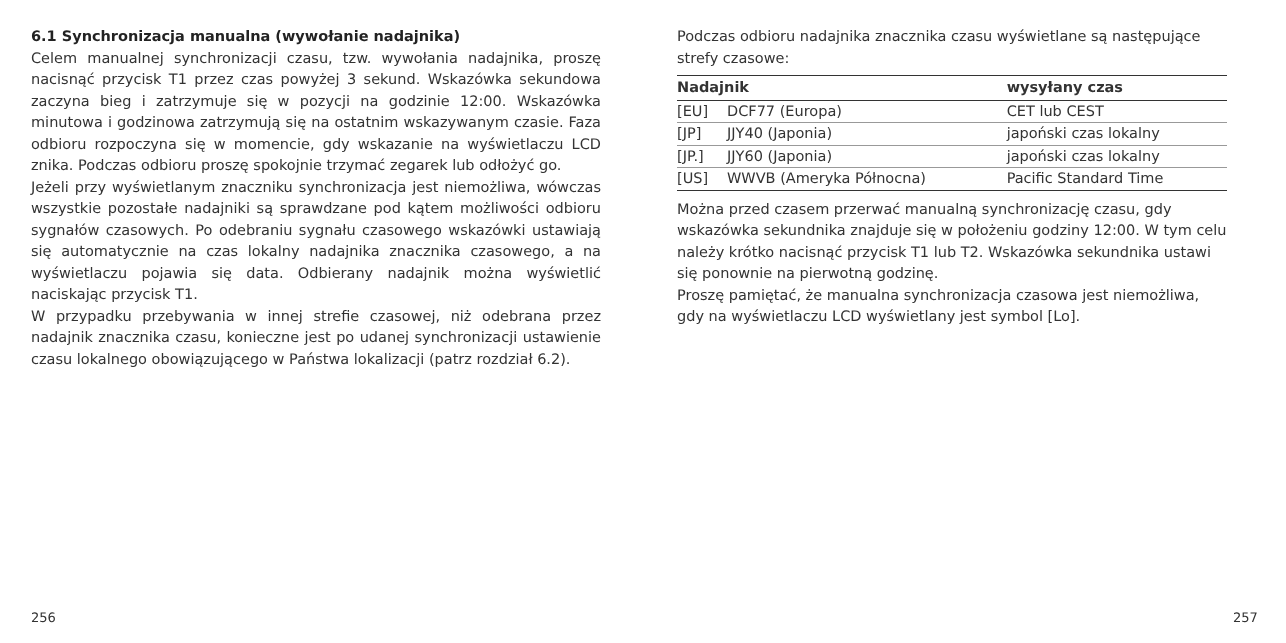6.1 Synchronizacja manualna (wywołanie nadajnika)
Celem manualnej synchronizacji czasu, tzw. wywołania nadajnika, proszę nacisnąć przycisk T1 przez czas powyżej 3 sekund. Wskazówka sekundowa zaczyna bieg i zatrzymuje się w pozycji na godzinie 12:00. Wskazówka minutowa i godzinowa zatrzymują się na ostatnim wskazywanym czasie. Faza odbioru rozpoczyna się w momencie, gdy wskazanie na wyświetlaczu LCD znika. Podczas odbioru proszę spokojnie trzymać zegarek lub odłożyć go.
Jeżeli przy wyświetlanym znaczniku synchronizacja jest niemożliwa, wówczas wszystkie pozostałe nadajniki są sprawdzane pod kątem możliwości odbioru sygnałów czasowych. Po odebraniu sygnału czasowego wskazówki ustawiają się automatycznie na czas lokalny nadajnika znacznika czasowego, a na wyświetlaczu pojawia się data. Odbierany nadajnik można wyświetlić naciskając przycisk T1.
W przypadku przebywania w innej strefie czasowej, niż odebrana przez nadajnik znacznika czasu, konieczne jest po udanej synchronizacji ustawienie czasu lokalnego obowiązującego w Państwa lokalizacji (patrz rozdział 6.2).
Podczas odbioru nadajnika znacznika czasu wyświetlane są następujące strefy czasowe:
| Nadajnik | | wysyłany czas |
| --- | --- | --- |
| [EU] | DCF77 (Europa) | CET lub CEST |
| [JP] | JJY40 (Japonia) | japoński czas lokalny |
| [JP.] | JJY60 (Japonia) | japoński czas lokalny |
| [US] | WWVB (Ameryka Północna) | Pacific Standard Time |
Można przed czasem przerwać manualną synchronizację czasu, gdy wskazówka sekundnika znajduje się w położeniu godziny 12:00. W tym celu należy krótko nacisnąć przycisk T1 lub T2. Wskazówka sekundnika ustawi się ponownie na pierwotną godzinę.
Proszę pamiętać, że manualna synchronizacja czasowa jest niemożliwa, gdy na wyświetlaczu LCD wyświetlany jest symbol [Lo].
256 257